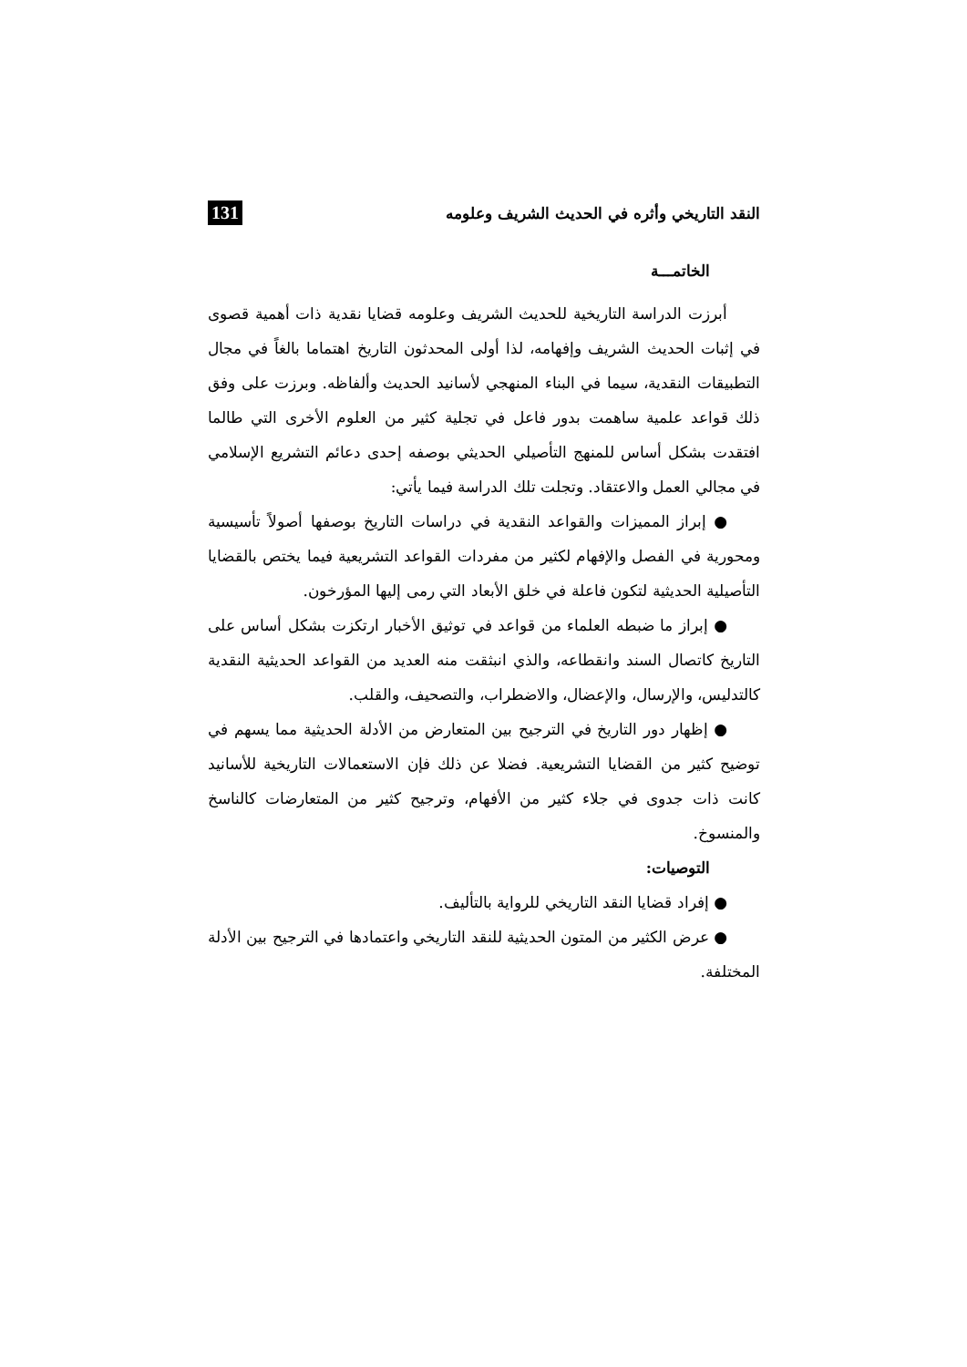النقد التاريخي وأثره في الحديث الشريف وعلومه 131
الخاتمـــة
أبرزت الدراسة التاريخية للحديث الشريف وعلومه قضايا نقدية ذات أهمية قصوى في إثبات الحديث الشريف وإفهامه، لذا أولى المحدثون التاريخ اهتماما بالغاً في مجال التطبيقات النقدية، سيما في البناء المنهجي لأسانيد الحديث وألفاظه. وبرزت على وفق ذلك قواعد علمية ساهمت بدور فاعل في تجلية كثير من العلوم الأخرى التي طالما افتقدت بشكل أساس للمنهج التأصيلي الحديثي بوصفه إحدى دعائم التشريع الإسلامي في مجالي العمل والاعتقاد. وتجلت تلك الدراسة فيما يأتي:
● إبراز المميزات والقواعد النقدية في دراسات التاريخ بوصفها أصولاً تأسيسية ومحورية في الفصل والإفهام لكثير من مفردات القواعد التشريعية فيما يختص بالقضايا التأصيلية الحديثية لتكون فاعلة في خلق الأبعاد التي رمى إليها المؤرخون.
● إبراز ما ضبطه العلماء من قواعد في توثيق الأخبار ارتكزت بشكل أساس على التاريخ كاتصال السند وانقطاعه، والذي انبثقت منه العديد من القواعد الحديثية النقدية كالتدليس، والإرسال، والإعضال، والاضطراب، والتصحيف، والقلب.
● إظهار دور التاريخ في الترجيح بين المتعارض من الأدلة الحديثية مما يسهم في توضيح كثير من القضايا التشريعية. فضلا عن ذلك فإن الاستعمالات التاريخية للأسانيد كانت ذات جدوى في جلاء كثير من الأفهام، وترجيح كثير من المتعارضات كالناسخ والمنسوخ.
التوصيات:
● إفراد قضايا النقد التاريخي للرواية بالتأليف.
● عرض الكثير من المتون الحديثية للنقد التاريخي واعتمادها في الترجيح بين الأدلة المختلفة.